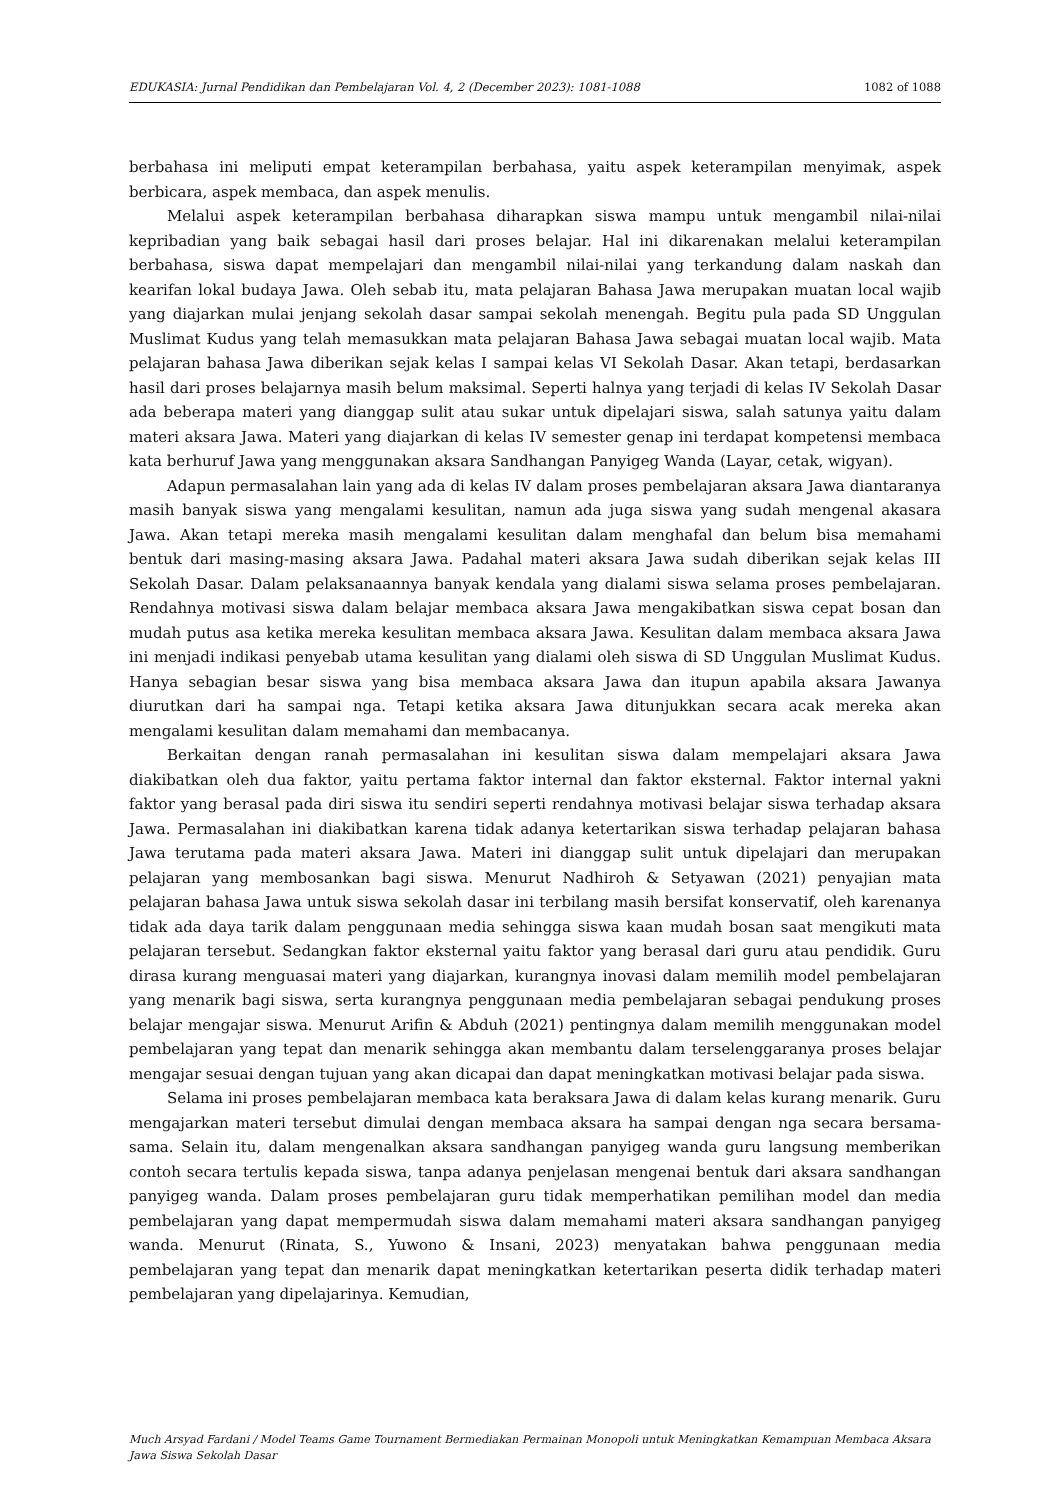EDUKASIA: Jurnal Pendidikan dan Pembelajaran Vol. 4, 2 (December 2023): 1081-1088 1082 of 1088
berbahasa ini meliputi empat keterampilan berbahasa, yaitu aspek keterampilan menyimak, aspek berbicara, aspek membaca, dan aspek menulis.
Melalui aspek keterampilan berbahasa diharapkan siswa mampu untuk mengambil nilai-nilai kepribadian yang baik sebagai hasil dari proses belajar. Hal ini dikarenakan melalui keterampilan berbahasa, siswa dapat mempelajari dan mengambil nilai-nilai yang terkandung dalam naskah dan kearifan lokal budaya Jawa. Oleh sebab itu, mata pelajaran Bahasa Jawa merupakan muatan local wajib yang diajarkan mulai jenjang sekolah dasar sampai sekolah menengah. Begitu pula pada SD Unggulan Muslimat Kudus yang telah memasukkan mata pelajaran Bahasa Jawa sebagai muatan local wajib. Mata pelajaran bahasa Jawa diberikan sejak kelas I sampai kelas VI Sekolah Dasar. Akan tetapi, berdasarkan hasil dari proses belajarnya masih belum maksimal. Seperti halnya yang terjadi di kelas IV Sekolah Dasar ada beberapa materi yang dianggap sulit atau sukar untuk dipelajari siswa, salah satunya yaitu dalam materi aksara Jawa. Materi yang diajarkan di kelas IV semester genap ini terdapat kompetensi membaca kata berhuruf Jawa yang menggunakan aksara Sandhangan Panyigeg Wanda (Layar, cetak, wigyan).
Adapun permasalahan lain yang ada di kelas IV dalam proses pembelajaran aksara Jawa diantaranya masih banyak siswa yang mengalami kesulitan, namun ada juga siswa yang sudah mengenal akasara Jawa. Akan tetapi mereka masih mengalami kesulitan dalam menghafal dan belum bisa memahami bentuk dari masing-masing aksara Jawa. Padahal materi aksara Jawa sudah diberikan sejak kelas III Sekolah Dasar. Dalam pelaksanaannya banyak kendala yang dialami siswa selama proses pembelajaran. Rendahnya motivasi siswa dalam belajar membaca aksara Jawa mengakibatkan siswa cepat bosan dan mudah putus asa ketika mereka kesulitan membaca aksara Jawa. Kesulitan dalam membaca aksara Jawa ini menjadi indikasi penyebab utama kesulitan yang dialami oleh siswa di SD Unggulan Muslimat Kudus. Hanya sebagian besar siswa yang bisa membaca aksara Jawa dan itupun apabila aksara Jawanya diurutkan dari ha sampai nga. Tetapi ketika aksara Jawa ditunjukkan secara acak mereka akan mengalami kesulitan dalam memahami dan membacanya.
Berkaitan dengan ranah permasalahan ini kesulitan siswa dalam mempelajari aksara Jawa diakibatkan oleh dua faktor, yaitu pertama faktor internal dan faktor eksternal. Faktor internal yakni faktor yang berasal pada diri siswa itu sendiri seperti rendahnya motivasi belajar siswa terhadap aksara Jawa. Permasalahan ini diakibatkan karena tidak adanya ketertarikan siswa terhadap pelajaran bahasa Jawa terutama pada materi aksara Jawa. Materi ini dianggap sulit untuk dipelajari dan merupakan pelajaran yang membosankan bagi siswa. Menurut Nadhiroh & Setyawan (2021) penyajian mata pelajaran bahasa Jawa untuk siswa sekolah dasar ini terbilang masih bersifat konservatif, oleh karenanya tidak ada daya tarik dalam penggunaan media sehingga siswa kaan mudah bosan saat mengikuti mata pelajaran tersebut. Sedangkan faktor eksternal yaitu faktor yang berasal dari guru atau pendidik. Guru dirasa kurang menguasai materi yang diajarkan, kurangnya inovasi dalam memilih model pembelajaran yang menarik bagi siswa, serta kurangnya penggunaan media pembelajaran sebagai pendukung proses belajar mengajar siswa. Menurut Arifin & Abduh (2021) pentingnya dalam memilih menggunakan model pembelajaran yang tepat dan menarik sehingga akan membantu dalam terselenggaranya proses belajar mengajar sesuai dengan tujuan yang akan dicapai dan dapat meningkatkan motivasi belajar pada siswa.
Selama ini proses pembelajaran membaca kata beraksara Jawa di dalam kelas kurang menarik. Guru mengajarkan materi tersebut dimulai dengan membaca aksara ha sampai dengan nga secara bersama-sama. Selain itu, dalam mengenalkan aksara sandhangan panyigeg wanda guru langsung memberikan contoh secara tertulis kepada siswa, tanpa adanya penjelasan mengenai bentuk dari aksara sandhangan panyigeg wanda. Dalam proses pembelajaran guru tidak memperhatikan pemilihan model dan media pembelajaran yang dapat mempermudah siswa dalam memahami materi aksara sandhangan panyigeg wanda. Menurut (Rinata, S., Yuwono & Insani, 2023) menyatakan bahwa penggunaan media pembelajaran yang tepat dan menarik dapat meningkatkan ketertarikan peserta didik terhadap materi pembelajaran yang dipelajarinya. Kemudian,
Much Arsyad Fardani / Model Teams Game Tournament Bermediakan Permainan Monopoli untuk Meningkatkan Kemampuan Membaca Aksara Jawa Siswa Sekolah Dasar